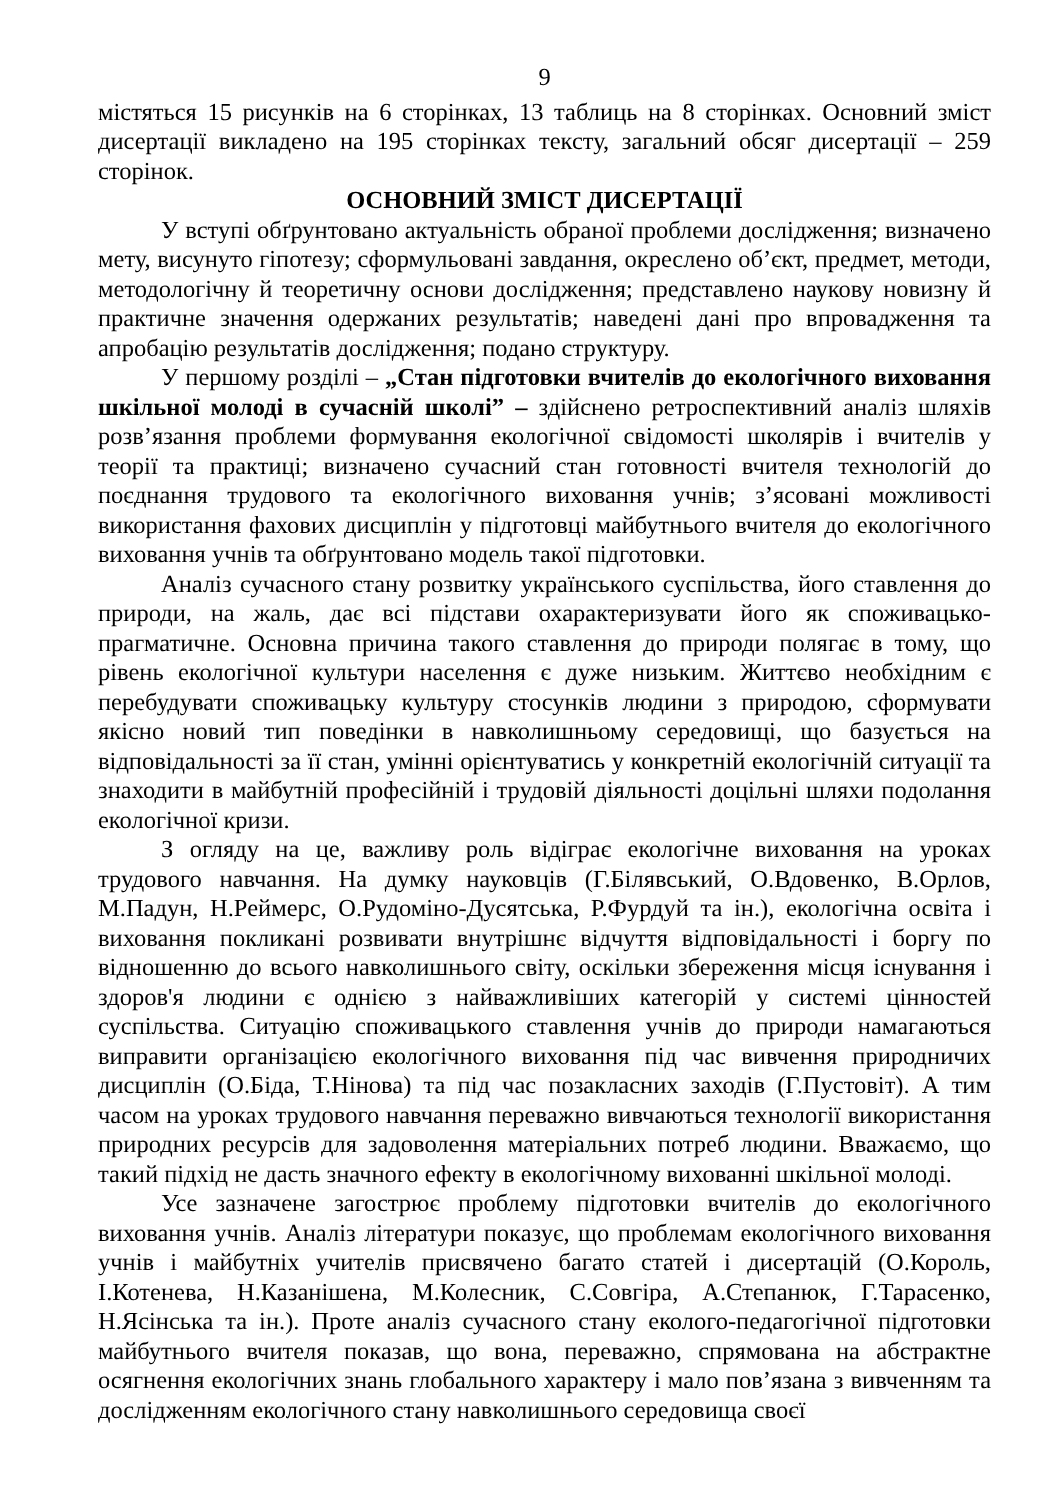9
містяться 15 рисунків на 6 сторінках, 13 таблиць на 8 сторінках. Основний зміст дисертації викладено на 195 сторінках тексту, загальний обсяг дисертації – 259 сторінок.
ОСНОВНИЙ ЗМІСТ ДИСЕРТАЦІЇ
У вступі обґрунтовано актуальність обраної проблеми дослідження; визначено мету, висунуто гіпотезу; сформульовані завдання, окреслено об’єкт, предмет, методи, методологічну й теоретичну основи дослідження; представлено наукову новизну й практичне значення одержаних результатів; наведені дані про впровадження та апробацію результатів дослідження; подано структуру.
У першому розділі – „Стан підготовки вчителів до екологічного виховання шкільної молоді в сучасній школі” – здійснено ретроспективний аналіз шляхів розв’язання проблеми формування екологічної свідомості школярів і вчителів у теорії та практиці; визначено сучасний стан готовності вчителя технологій до поєднання трудового та екологічного виховання учнів; з’ясовані можливості використання фахових дисциплін у підготовці майбутнього вчителя до екологічного виховання учнів та обґрунтовано модель такої підготовки.
Аналіз сучасного стану розвитку українського суспільства, його ставлення до природи, на жаль, дає всі підстави охарактеризувати його як споживацько-прагматичне. Основна причина такого ставлення до природи полягає в тому, що рівень екологічної культури населення є дуже низьким. Життєво необхідним є перебудувати споживацьку культуру стосунків людини з природою, сформувати якісно новий тип поведінки в навколишньому середовищі, що базується на відповідальності за її стан, умінні орієнтуватись у конкретній екологічній ситуації та знаходити в майбутній професійній і трудовій діяльності доцільні шляхи подолання екологічної кризи.
З огляду на це, важливу роль відіграє екологічне виховання на уроках трудового навчання. На думку науковців (Г.Білявський, О.Вдовенко, В.Орлов, М.Падун, Н.Реймерс, О.Рудоміно-Дусятська, Р.Фурдуй та ін.), екологічна освіта і виховання покликані розвивати внутрішнє відчуття відповідальності і боргу по відношенню до всього навколишнього світу, оскільки збереження місця існування і здоров'я людини є однією з найважливіших категорій у системі цінностей суспільства. Ситуацію споживацького ставлення учнів до природи намагаються виправити організацією екологічного виховання під час вивчення природничих дисциплін (О.Біда, Т.Нінова) та під час позакласних заходів (Г.Пустовіт). А тим часом на уроках трудового навчання переважно вивчаються технології використання природних ресурсів для задоволення матеріальних потреб людини. Вважаємо, що такий підхід не дасть значного ефекту в екологічному вихованні шкільної молоді.
Усе зазначене загострює проблему підготовки вчителів до екологічного виховання учнів. Аналіз літератури показує, що проблемам екологічного виховання учнів і майбутніх учителів присвячено багато статей і дисертацій (О.Король, І.Котенева, Н.Казанішена, М.Колесник, С.Совгіра, А.Степанюк, Г.Тарасенко, Н.Ясінська та ін.). Проте аналіз сучасного стану еколого-педагогічної підготовки майбутнього вчителя показав, що вона, переважно, спрямована на абстрактне осягнення екологічних знань глобального характеру і мало пов’язана з вивченням та дослідженням екологічного стану навколишнього середовища своєї